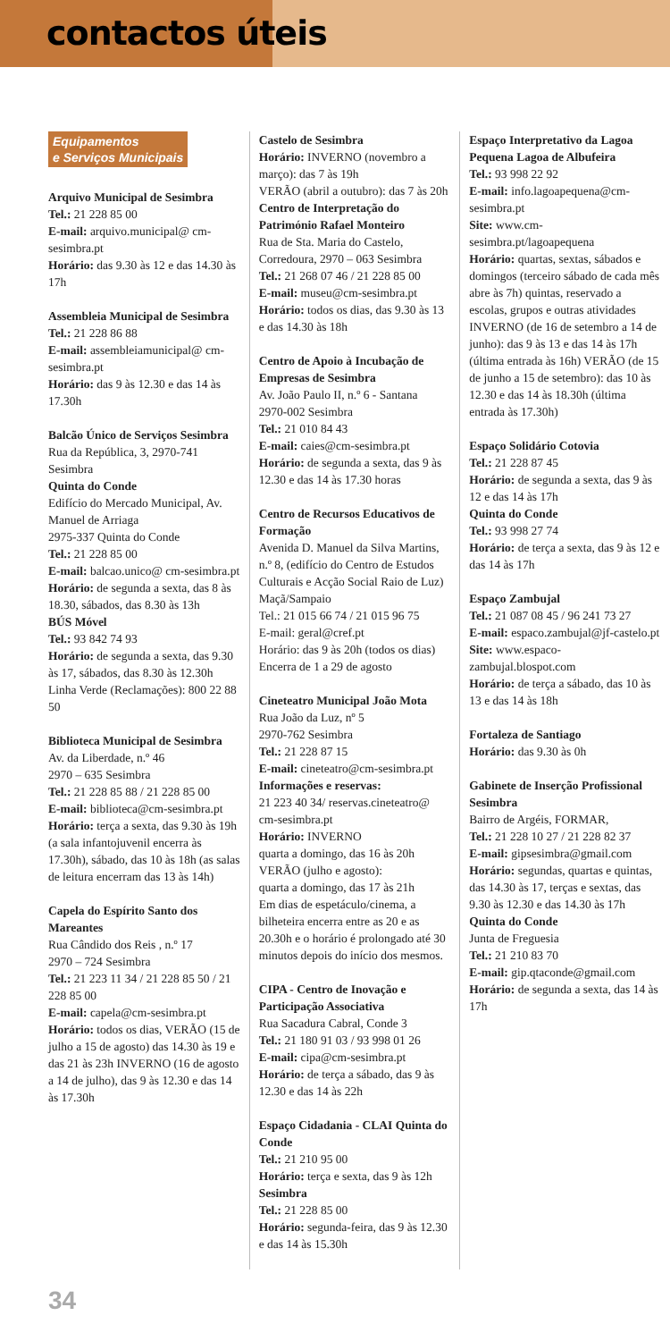contactos úteis
Equipamentos
e Serviços Municipais
Arquivo Municipal de Sesimbra
Tel.: 21 228 85 00
E-mail: arquivo.municipal@ cm-sesimbra.pt
Horário: das 9.30 às 12 e das 14.30 às 17h
Assembleia Municipal de Sesimbra
Tel.: 21 228 86 88
E-mail: assembleiamunicipal@ cm-sesimbra.pt
Horário: das 9 às 12.30 e das 14 às 17.30h
Balcão Único de Serviços Sesimbra
Rua da República, 3, 2970-741 Sesimbra
Quinta do Conde
Edifício do Mercado Municipal, Av. Manuel de Arriaga
2975-337 Quinta do Conde
Tel.: 21 228 85 00
E-mail: balcao.unico@ cm-sesimbra.pt
Horário: de segunda a sexta, das 8 às 18.30, sábados, das 8.30 às 13h
BÚS Móvel
Tel.: 93 842 74 93
Horário: de segunda a sexta, das 9.30 às 17, sábados, das 8.30 às 12.30h
Linha Verde (Reclamações): 800 22 88 50
Biblioteca Municipal de Sesimbra
Av. da Liberdade, n.º 46
2970 – 635 Sesimbra
Tel.: 21 228 85 88 / 21 228 85 00
E-mail: biblioteca@cm-sesimbra.pt
Horário: terça a sexta, das 9.30 às 19h (a sala infantojuvenil encerra às 17.30h), sábado, das 10 às 18h (as salas de leitura encerram das 13 às 14h)
Capela do Espírito Santo dos Mareantes
Rua Cândido dos Reis , n.º 17
2970 – 724 Sesimbra
Tel.: 21 223 11 34 / 21 228 85 50 / 21 228 85 00
E-mail: capela@cm-sesimbra.pt
Horário: todos os dias, VERÃO (15 de julho a 15 de agosto) das 14.30 às 19 e das 21 às 23h INVERNO (16 de agosto a 14 de julho), das 9 às 12.30 e das 14 às 17.30h
Castelo de Sesimbra
Horário: INVERNO (novembro a março): das 7 às 19h
VERÃO (abril a outubro): das 7 às 20h
Centro de Interpretação do Património Rafael Monteiro
Rua de Sta. Maria do Castelo, Corredoura, 2970 – 063 Sesimbra
Tel.: 21 268 07 46 / 21 228 85 00
E-mail: museu@cm-sesimbra.pt
Horário: todos os dias, das 9.30 às 13 e das 14.30 às 18h
Centro de Apoio à Incubação de Empresas de Sesimbra
Av. João Paulo II, n.º 6 - Santana
2970-002 Sesimbra
Tel.: 21 010 84 43
E-mail: caies@cm-sesimbra.pt
Horário: de segunda a sexta, das 9 às 12.30 e das 14 às 17.30 horas
Centro de Recursos Educativos de Formação
Avenida D. Manuel da Silva Martins, n.º 8, (edifício do Centro de Estudos Culturais e Acção Social Raio de Luz) Maçã/Sampaio
Tel.: 21 015 66 74 / 21 015 96 75
E-mail: geral@cref.pt
Horário: das 9 às 20h (todos os dias)
Encerra de 1 a 29 de agosto
Cineteatro Municipal João Mota
Rua João da Luz, nº 5
2970-762 Sesimbra
Tel.: 21 228 87 15
E-mail: cineteatro@cm-sesimbra.pt
Informações e reservas:
21 223 40 34/ reservas.cineteatro@ cm-sesimbra.pt
Horário: INVERNO
quarta a domingo, das 16 às 20h
VERÃO (julho e agosto):
quarta a domingo, das 17 às 21h
Em dias de espetáculo/cinema, a bilheteira encerra entre as 20 e as 20.30h e o horário é prolongado até 30 minutos depois do início dos mesmos.
CIPA - Centro de Inovação e Participação Associativa
Rua Sacadura Cabral, Conde 3
Tel.: 21 180 91 03 / 93 998 01 26
E-mail: cipa@cm-sesimbra.pt
Horário: de terça a sábado, das 9 às 12.30 e das 14 às 22h
Espaço Cidadania - CLAI Quinta do Conde
Tel.: 21 210 95 00
Horário: terça e sexta, das 9 às 12h
Sesimbra
Tel.: 21 228 85 00
Horário: segunda-feira, das 9 às 12.30 e das 14 às 15.30h
Espaço Interpretativo da Lagoa Pequena Lagoa de Albufeira
Tel.: 93 998 22 92
E-mail: info.lagoapequena@cm-sesimbra.pt
Site: www.cm-sesimbra.pt/lagoapequena
Horário: quartas, sextas, sábados e domingos (terceiro sábado de cada mês abre às 7h) quintas, reservado a escolas, grupos e outras atividades INVERNO (de 16 de setembro a 14 de junho): das 9 às 13 e das 14 às 17h (última entrada às 16h) VERÃO (de 15 de junho a 15 de setembro): das 10 às 12.30 e das 14 às 18.30h (última entrada às 17.30h)
Espaço Solidário Cotovia
Tel.: 21 228 87 45
Horário: de segunda a sexta, das 9 às 12 e das 14 às 17h
Quinta do Conde
Tel.: 93 998 27 74
Horário: de terça a sexta, das 9 às 12 e das 14 às 17h
Espaço Zambujal
Tel.: 21 087 08 45 / 96 241 73 27
E-mail: espaco.zambujal@jf-castelo.pt
Site: www.espaco-zambujal.blospot.com
Horário: de terça a sábado, das 10 às 13 e das 14 às 18h
Fortaleza de Santiago
Horário: das 9.30 às 0h
Gabinete de Inserção Profissional Sesimbra
Bairro de Argéis, FORMAR,
Tel.: 21 228 10 27 / 21 228 82 37
E-mail: gipsesimbra@gmail.com
Horário: segundas, quartas e quintas, das 14.30 às 17, terças e sextas, das 9.30 às 12.30 e das 14.30 às 17h
Quinta do Conde
Junta de Freguesia
Tel.: 21 210 83 70
E-mail: gip.qtaconde@gmail.com
Horário: de segunda a sexta, das 14 às 17h
34